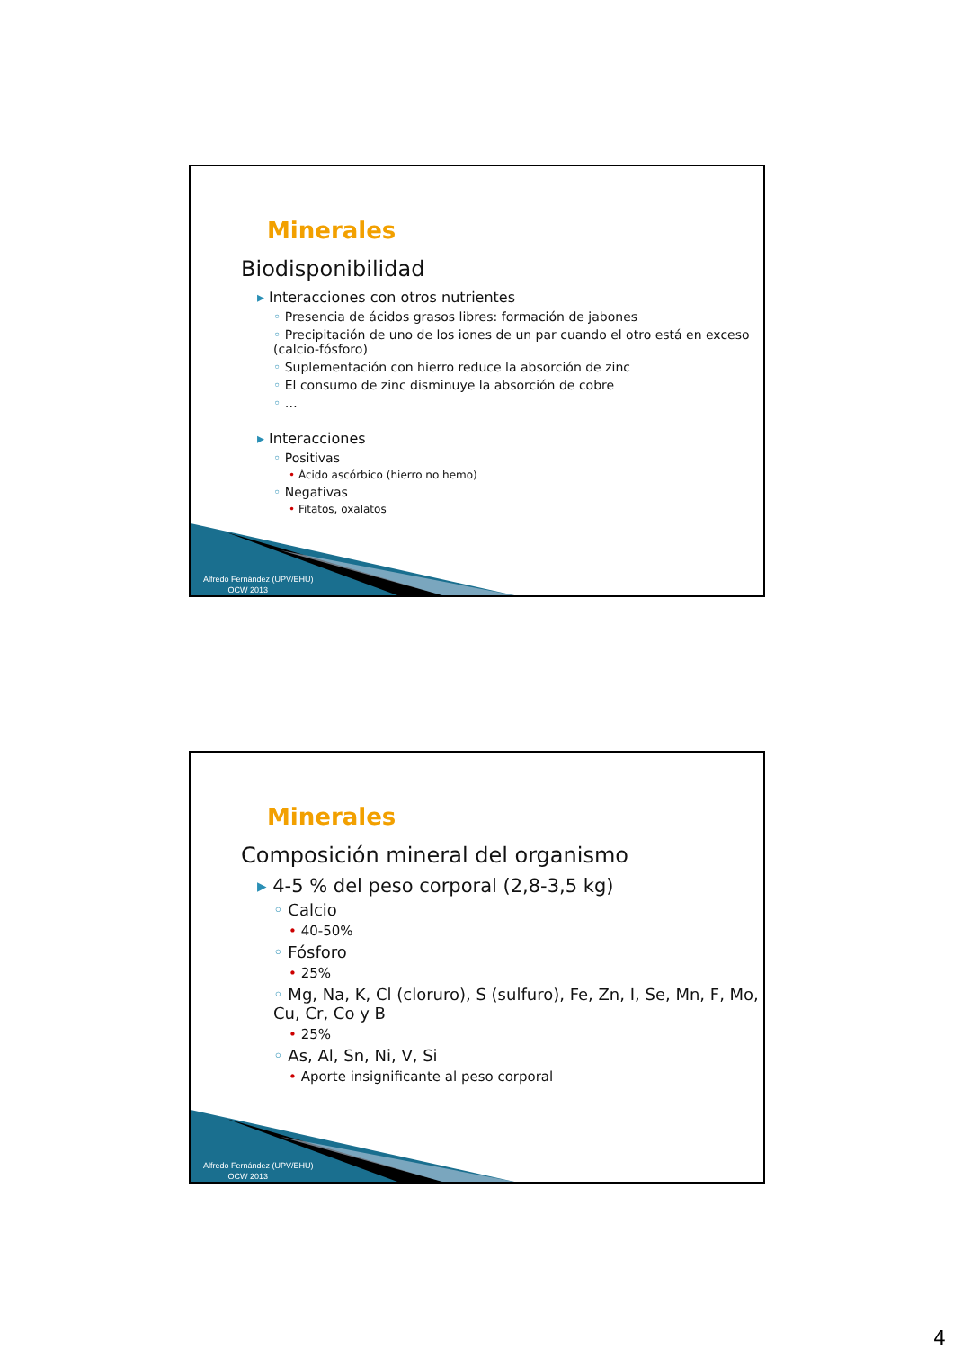Minerales
Biodisponibilidad
▸ Interacciones con otros nutrientes
◦ Presencia de ácidos grasos libres: formación de jabones
◦ Precipitación de uno de los iones de un par cuando el otro está en exceso (calcio-fósforo)
◦ Suplementación con hierro reduce la absorción de zinc
◦ El consumo de zinc disminuye la absorción de cobre
◦ …
▸ Interacciones
◦ Positivas
• Ácido ascórbico (hierro no hemo)
◦ Negativas
• Fitatos, oxalatos
Alfredo Fernández (UPV/EHU)
OCW 2013
Minerales
Composición mineral del organismo
▸ 4-5 % del peso corporal (2,8-3,5 kg)
◦ Calcio
• 40-50%
◦ Fósforo
• 25%
◦ Mg, Na, K, Cl (cloruro), S (sulfuro), Fe, Zn, I, Se, Mn, F, Mo, Cu, Cr, Co y B
• 25%
◦ As, Al, Sn, Ni, V, Si
• Aporte insignificante al peso corporal
Alfredo Fernández (UPV/EHU)
OCW 2013
4